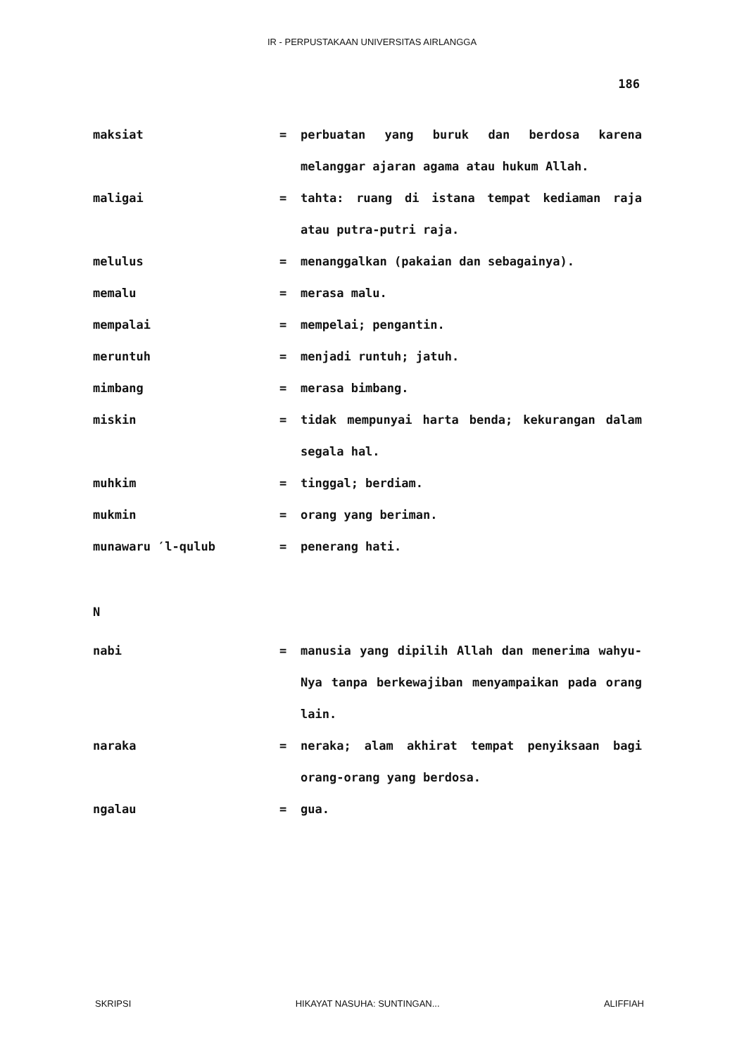IR - PERPUSTAKAAN UNIVERSITAS AIRLANGGA
186
maksiat = perbuatan yang buruk dan berdosa karena melanggar ajaran agama atau hukum Allah.
maligai = tahta: ruang di istana tempat kediaman raja atau putra-putri raja.
melulus = menanggalkan (pakaian dan sebagainya).
memalu = merasa malu.
mempalai = mempelai; pengantin.
meruntuh = menjadi runtuh; jatuh.
mimbang = merasa bimbang.
miskin = tidak mempunyai harta benda; kekurangan dalam segala hal.
muhkim = tinggal; berdiam.
mukmin = orang yang beriman.
munawaru ′l-qulub = penerang hati.
N
nabi = manusia yang dipilih Allah dan menerima wahyu-Nya tanpa berkewajiban menyampaikan pada orang lain.
naraka = neraka; alam akhirat tempat penyiksaan bagi orang-orang yang berdosa.
ngalau = gua.
SKRIPSI HIKAYAT NASUHA: SUNTINGAN... ALIFFIAH